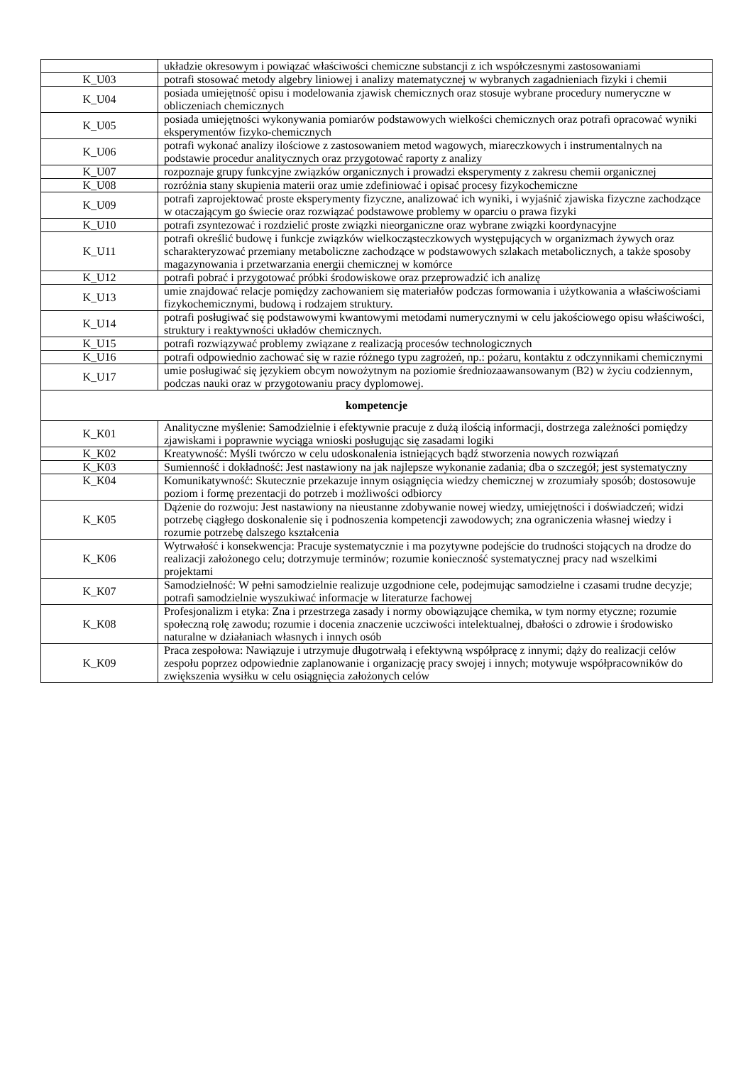| | układzie okresowym i powiązać właściwości chemiczne substancji z ich współczesnymi zastosowaniami |
| K_U03 | potrafi stosować metody algebry liniowej i analizy matematycznej w wybranych zagadnieniach fizyki i chemii |
| K_U04 | posiada umiejętność opisu i modelowania zjawisk chemicznych oraz stosuje wybrane procedury numeryczne w obliczeniach chemicznych |
| K_U05 | posiada umiejętności wykonywania pomiarów podstawowych wielkości chemicznych oraz potrafi opracować wyniki eksperymentów fizyko-chemicznych |
| K_U06 | potrafi wykonać analizy ilościowe z zastosowaniem metod wagowych, miareczkowych i instrumentalnych na podstawie procedur analitycznych oraz przygotować raporty z analizy |
| K_U07 | rozpoznaje grupy funkcyjne związków organicznych i prowadzi eksperymenty z zakresu chemii organicznej |
| K_U08 | rozróżnia stany skupienia materii oraz umie zdefiniować i opisać procesy fizykochemiczne |
| K_U09 | potrafi zaprojektować proste eksperymenty fizyczne, analizować ich wyniki, i wyjaśnić zjawiska fizyczne zachodzące w otaczającym go świecie oraz rozwiązać podstawowe problemy w oparciu o prawa fizyki |
| K_U10 | potrafi zsyntezować i rozdzielić proste związki nieorganiczne oraz wybrane związki koordynacyjne |
| K_U11 | potrafi określić budowę i funkcje związków wielkocząsteczkowych występujących w organizmach żywych oraz scharakteryzować przemiany metaboliczne zachodzące w podstawowych szlakach metabolicznych, a także sposoby magazynowania i przetwarzania energii chemicznej w komórce |
| K_U12 | potrafi pobrać i przygotować próbki środowiskowe oraz przeprowadzić ich analizę |
| K_U13 | umie znajdować relacje pomiędzy zachowaniem się materiałów podczas formowania i użytkowania a właściwościami fizykochemicznymi, budową i rodzajem struktury. |
| K_U14 | potrafi posługiwać się podstawowymi kwantowymi metodami numerycznymi w celu jakościowego opisu właściwości, struktury i reaktywności układów chemicznych. |
| K_U15 | potrafi rozwiązywać problemy związane z realizacją procesów technologicznych |
| K_U16 | potrafi odpowiednio zachować się w razie różnego typu zagrożeń, np.: pożaru, kontaktu z odczynnikami chemicznymi |
| K_U17 | umie posługiwać się językiem obcym nowożytnym na poziomie średniozaawansowanym (B2) w życiu codziennym, podczas nauki oraz w przygotowaniu pracy dyplomowej. |
| kompetencje | |
| K_K01 | Analityczne myślenie: Samodzielnie i efektywnie pracuje z dużą ilością informacji, dostrzega zależności pomiędzy zjawiskami i poprawnie wyciąga wnioski posługując się zasadami logiki |
| K_K02 | Kreatywność: Myśli twórczo w celu udoskonalenia istniejących bądź stworzenia nowych rozwiązań |
| K_K03 | Sumienność i dokładność: Jest nastawiony na jak najlepsze wykonanie zadania; dba o szczegół; jest systematyczny |
| K_K04 | Komunikatywność: Skutecznie przekazuje innym osiągnięcia wiedzy chemicznej w zrozumiały sposób; dostosowuje poziom i formę prezentacji do potrzeb i możliwości odbiorcy |
| K_K05 | Dążenie do rozwoju: Jest nastawiony na nieustanne zdobywanie nowej wiedzy, umiejętności i doświadczeń; widzi potrzebę ciągłego doskonalenie się i podnoszenia kompetencji zawodowych; zna ograniczenia własnej wiedzy i rozumie potrzebę dalszego kształcenia |
| K_K06 | Wytrwałość i konsekwencja: Pracuje systematycznie i ma pozytywne podejście do trudności stojących na drodze do realizacji założonego celu; dotrzymuje terminów; rozumie konieczność systematycznej pracy nad wszelkimi projektami |
| K_K07 | Samodzielność: W pełni samodzielnie realizuje uzgodnione cele, podejmując samodzielne i czasami trudne decyzje; potrafi samodzielnie wyszukiwać informacje w literaturze fachowej |
| K_K08 | Profesjonalizm i etyka: Zna i przestrzega zasady i normy obowiązujące chemika, w tym normy etyczne; rozumie społeczną rolę zawodu; rozumie i docenia znaczenie uczciwości intelektualnej, dbałości o zdrowie i środowisko naturalne w działaniach własnych i innych osób |
| K_K09 | Praca zespołowa: Nawiązuje i utrzymuje długotrwałą i efektywną współpracę z innymi; dąży do realizacji celów zespołu poprzez odpowiednie zaplanowanie i organizację pracy swojej i innych; motywuje współpracowników do zwiększenia wysiłku w celu osiągnięcia założonych celów |